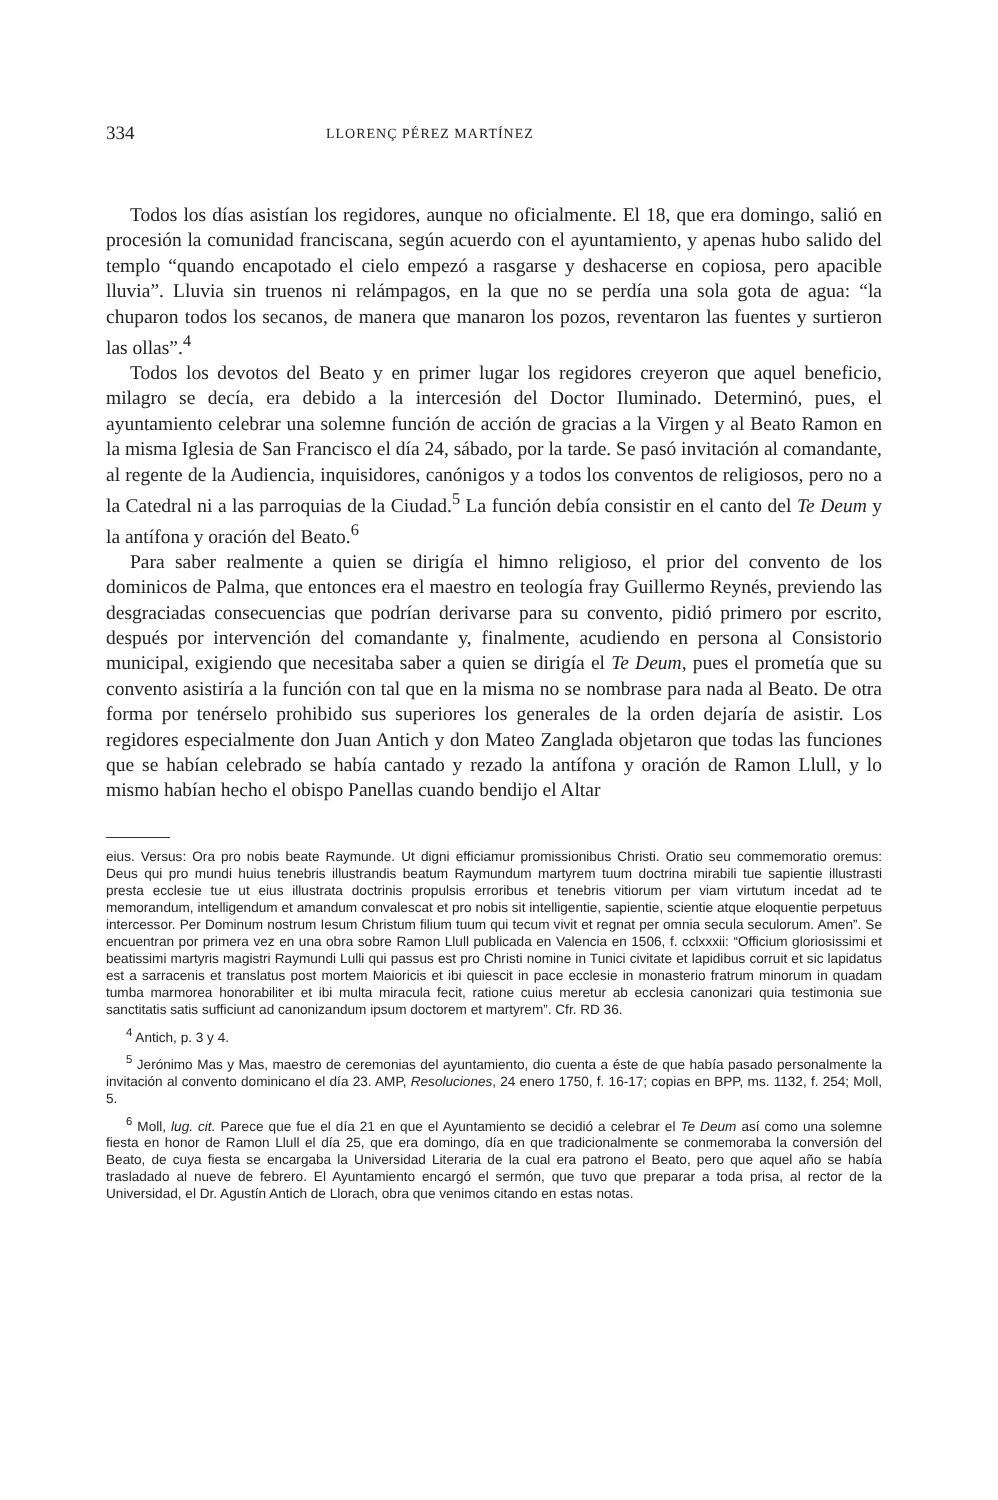334 LLORENÇ PÉREZ MARTÍNEZ
Todos los días asistían los regidores, aunque no oficialmente. El 18, que era domingo, salió en procesión la comunidad franciscana, según acuerdo con el ayuntamiento, y apenas hubo salido del templo “quando encapotado el cielo empezó a rasgarse y deshacerse en copiosa, pero apacible lluvia”. Lluvia sin truenos ni relámpagos, en la que no se perdía una sola gota de agua: “la chuparon todos los secanos, de manera que manaron los pozos, reventaron las fuentes y surtieron las ollas”.<sup>4</sup>
Todos los devotos del Beato y en primer lugar los regidores creyeron que aquel beneficio, milagro se decía, era debido a la intercesión del Doctor Iluminado. Determinó, pues, el ayuntamiento celebrar una solemne función de acción de gracias a la Virgen y al Beato Ramon en la misma Iglesia de San Francisco el día 24, sábado, por la tarde. Se pasó invitación al comandante, al regente de la Audiencia, inquisidores, canónigos y a todos los conventos de religiosos, pero no a la Catedral ni a las parroquias de la Ciudad.<sup>5</sup> La función debía consistir en el canto del Te Deum y la antífona y oración del Beato.<sup>6</sup>
Para saber realmente a quien se dirigía el himno religioso, el prior del convento de los dominicos de Palma, que entonces era el maestro en teología fray Guillermo Reynés, previendo las desgraciadas consecuencias que podrían derivarse para su convento, pidió primero por escrito, después por intervención del comandante y, finalmente, acudiendo en persona al Consistorio municipal, exigiendo que necesitaba saber a quien se dirigía el Te Deum, pues el prometía que su convento asistiría a la función con tal que en la misma no se nombrase para nada al Beato. De otra forma por tenérselo prohibido sus superiores los generales de la orden dejaría de asistir. Los regidores especialmente don Juan Antich y don Mateo Zanglada objetaron que todas las funciones que se habían celebrado se había cantado y rezado la antífona y oración de Ramon Llull, y lo mismo habían hecho el obispo Panellas cuando bendijo el Altar
eius. Versus: Ora pro nobis beate Raymunde. Ut digni efficiamur promissionibus Christi. Oratio seu commemoratio oremus: Deus qui pro mundi huius tenebris illustrandis beatum Raymundum martyrem tuum doctrina mirabili tue sapientie illustrasti presta ecclesie tue ut eius illustrata doctrinis propulsis erroribus et tenebris vitiorum per viam virtutum incedat ad te memorandum, intelligendum et amandum convalescat et pro nobis sit intelligentie, sapientie, scientie atque eloquentie perpetuus intercessor. Per Dominum nostrum Iesum Christum filium tuum qui tecum vivit et regnat per omnia secula seculorum. Amen”. Se encuentran por primera vez en una obra sobre Ramon Llull publicada en Valencia en 1506, f. cclxxxii: “Officium gloriosissimi et beatissimi martyris magistri Raymundi Lulli qui passus est pro Christi nomine in Tunici civitate et lapidibus corruit et sic lapidatus est a sarracenis et translatus post mortem Maioricis et ibi quiescit in pace ecclesie in monasterio fratrum minorum in quadam tumba marmorea honorabiliter et ibi multa miracula fecit, ratione cuius meretur ab ecclesia canonizari quia testimonia sue sanctitatis satis sufficiunt ad canonizandum ipsum doctorem et martyrem”. Cfr. RD 36.
<sup>4</sup> Antich, p. 3 y 4.
<sup>5</sup> Jerónimo Mas y Mas, maestro de ceremonias del ayuntamiento, dio cuenta a éste de que había pasado personalmente la invitación al convento dominicano el día 23. AMP, Resoluciones, 24 enero 1750, f. 16-17; copias en BPP, ms. 1132, f. 254; Moll, 5.
<sup>6</sup> Moll, lug. cit. Parece que fue el día 21 en que el Ayuntamiento se decidió a celebrar el Te Deum así como una solemne fiesta en honor de Ramon Llull el día 25, que era domingo, día en que tradicionalmente se conmemoraba la conversión del Beato, de cuya fiesta se encargaba la Universidad Literaria de la cual era patrono el Beato, pero que aquel año se había trasladado al nueve de febrero. El Ayuntamiento encargó el sermón, que tuvo que preparar a toda prisa, al rector de la Universidad, el Dr. Agustín Antich de Llorach, obra que venimos citando en estas notas.